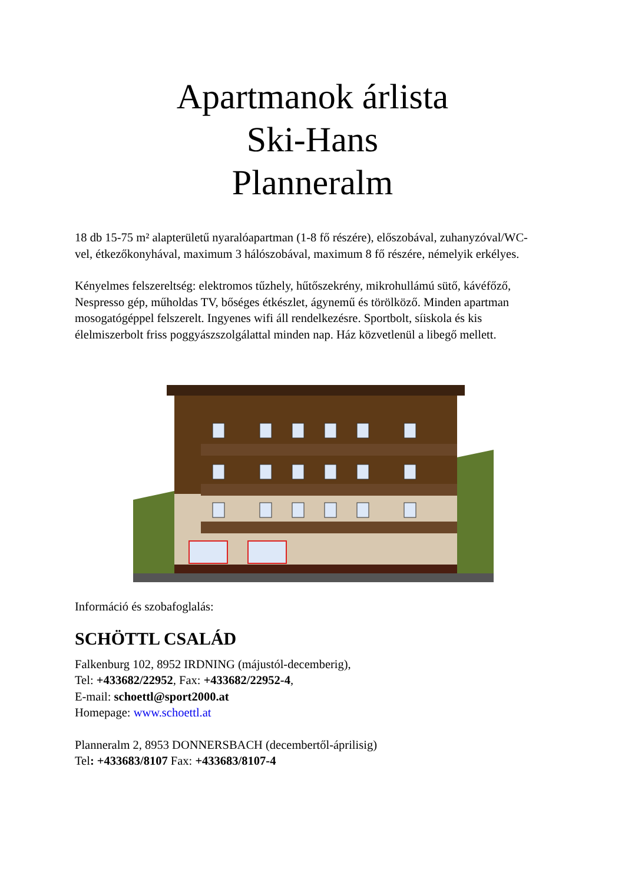Apartmanok árlista
Ski-Hans
Planneralm
18 db 15-75 m² alapterületű nyaralóapartman (1-8 fő részére), előszobával, zuhanyzóval/WC-vel, étkezőkonyhával, maximum 3 hálószobával, maximum 8 fő részére, némelyik erkélyes.
Kényelmes felszereltség: elektromos tűzhely, hűtőszekrény, mikrohullámú sütő, kávéfőző, Nespresso gép, műholdas TV, bőséges étkészlet, ágynemű és törölköző. Minden apartman mosogatógéppel felszerelt. Ingyenes wifi áll rendelkezésre. Sportbolt, síiskola és kis élelmiszerbolt friss poggyászszolgálattal minden nap. Ház közvetlenül a libegő mellett.
Információ és szobafoglalás:
SCHÖTTL CSALÁD
Falkenburg 102, 8952 IRDNING (májustól-decemberig),
Tel: +433682/22952, Fax: +433682/22952-4,
E-mail: schoettl@sport2000.at
Homepage: www.schoettl.at
Planneralm 2, 8953 DONNERSBACH (decembertől-áprilisig)
Tel: +433683/8107 Fax: +433683/8107-4